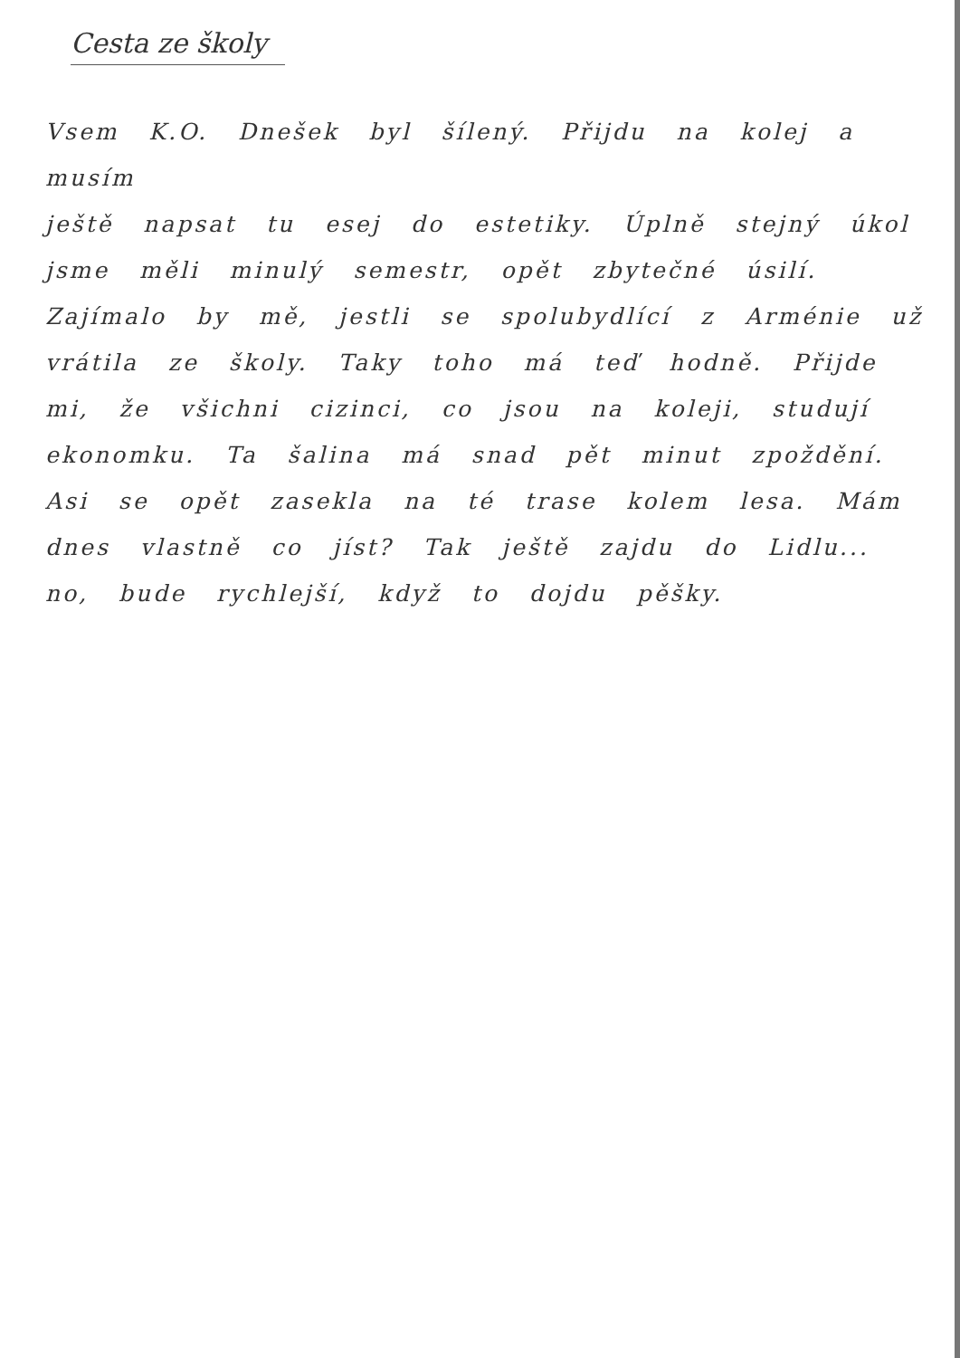Cesta ze školy
Vsem K.O. Dnešek byl šílený. Přijdu na kolej a musím
ještě napsat tu esej do estetiky. Úplně stejný úkol
jsme měli minulý semestr, opět zbytečné úsilí.
Zajímalo by mě, jestli se spolubydlící z Arménie už
vrátila ze školy. Taky toho má teď hodně. Přijde
mi, že všichni cizinci, co jsou na koleji, studují
ekonomku. Ta šalina má snad pět minut zpoždění.
Asi se opět zasekla na té trase kolem lesa. Mám
dnes vlastně co jíst? Tak ještě zajdu do Lidlu...
no, bude rychlejší, když to dojdu pěšky.